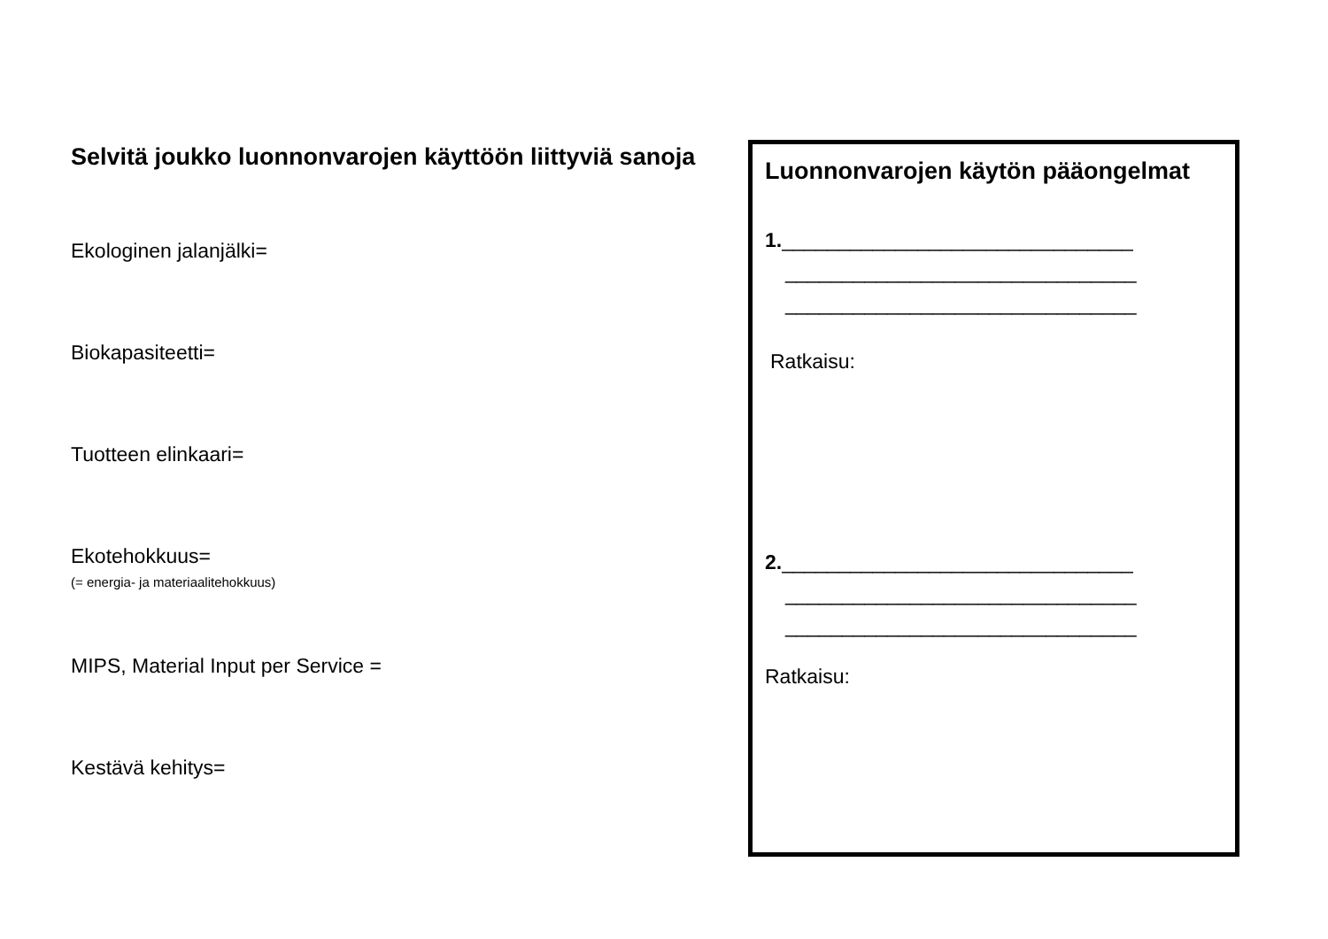Selvitä joukko luonnonvarojen käyttöön liittyviä sanoja
Ekologinen jalanjälki=
Biokapasiteetti=
Tuotteen elinkaari=
Ekotehokkuus=
(= energia- ja materiaalitehokkuus)
MIPS, Material Input per Service =
Kestävä kehitys=
Luonnonvarojen käytön pääongelmat
1._______________________________
_______________________________
_______________________________
Ratkaisu:
2._______________________________
_______________________________
_______________________________
Ratkaisu: